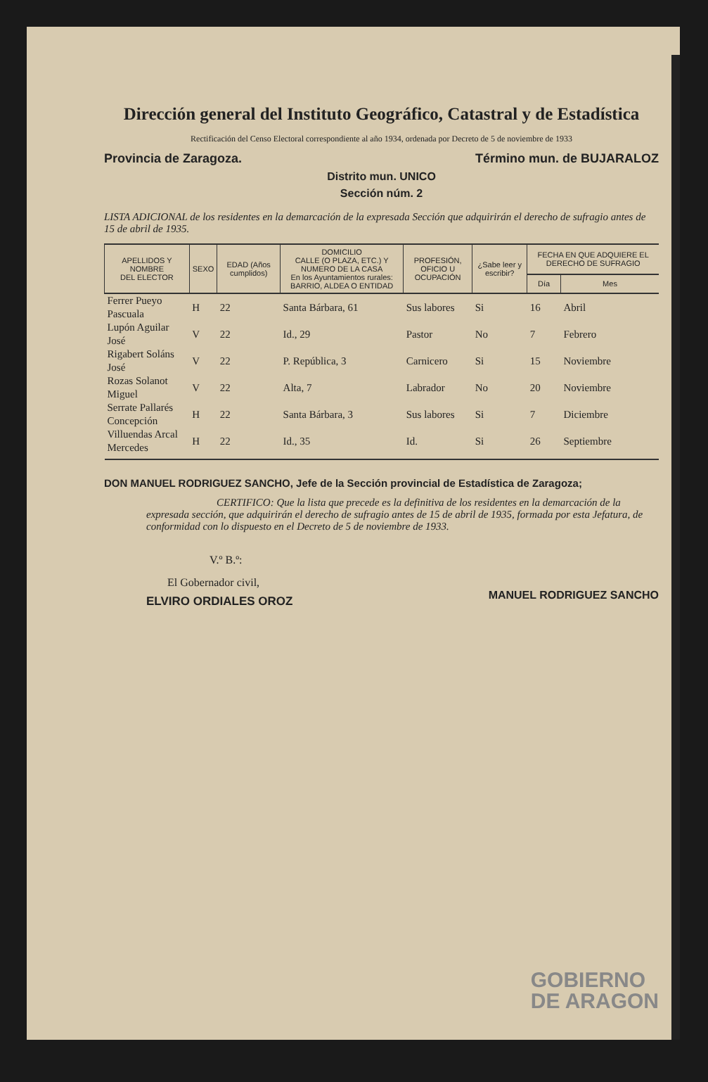Dirección general del Instituto Geográfico, Catastral y de Estadística
Rectificación del Censo Electoral correspondiente al año 1934, ordenada por Decreto de 5 de noviembre de 1933
Provincia de Zaragoza. Término mun. de BUJARALOZ
Distrito mun. UNICO
Sección núm. 2
LISTA ADICIONAL de los residentes en la demarcación de la expresada Sección que adquirirán el derecho de sufragio antes de 15 de abril de 1935.
| APELLIDOS Y NOMBRE DEL ELECTOR | SEXO | EDAD (Años cumplidos) | DOMICILIO CALLE (O PLAZA, ETC.) Y NUMERO DE LA CASA En los Ayuntamientos rurales: BARRIO, ALDEA O ENTIDAD | PROFESIÓN, OFICIO U OCUPACIÓN | ¿Sabe leer y escribir? | FECHA EN QUE ADQUIERE EL DERECHO DE SUFRAGIO | |
| --- | --- | --- | --- | --- | --- | --- | --- |
| | | | | | | Día | Mes |
| Ferrer Pueyo Pascuala | H | 22 | Santa Bárbara, 61 | Sus labores | Si | 16 | Abril |
| Lupón Aguilar José | V | 22 | Id., 29 | Pastor | No | 7 | Febrero |
| Rigabert Soláns José | V | 22 | P. República, 3 | Carnicero | Si | 15 | Noviembre |
| Rozas Solanot Miguel | V | 22 | Alta, 7 | Labrador | No | 20 | Noviembre |
| Serrate Pallarés Concepción | H | 22 | Santa Bárbara, 3 | Sus labores | Si | 7 | Diciembre |
| Villuendas Arcal Mercedes | H | 22 | Id., 35 | Id. | Si | 26 | Septiembre |
DON MANUEL RODRIGUEZ SANCHO, Jefe de la Sección provincial de Estadística de Zaragoza;
CERTIFICO: Que la lista que precede es la definitiva de los residentes en la demarcación de la expresada sección, que adquirirán el derecho de sufragio antes de 15 de abril de 1935, formada por esta Jefatura, de conformidad con lo dispuesto en el Decreto de 5 de noviembre de 1933.
V.º B.º:
El Gobernador civil,
ELVIRO ORDIALES OROZ
MANUEL RODRIGUEZ SANCHO
GOBIERNO
DE ARAGON